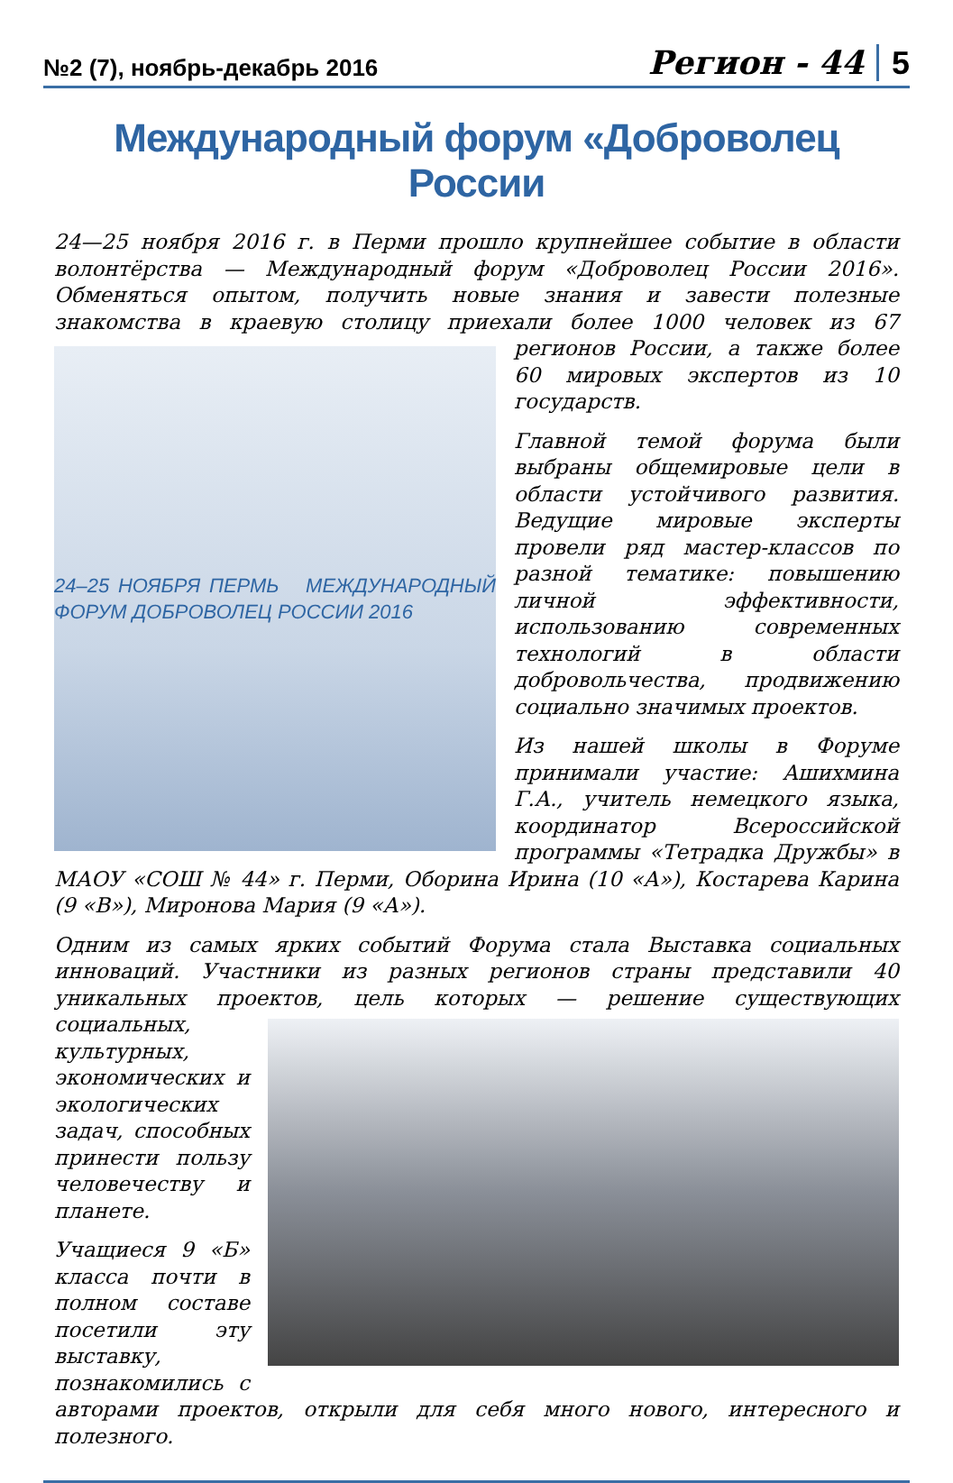№2 (7), ноябрь-декабрь 2016 Регион - 44 5
Международный форум «Доброволец России
24—25 ноября 2016 г. в Перми прошло крупнейшее событие в области волонтёрства — Международный форум «Доброволец России 2016». Обменяться опытом, получить новые знания и завести полезные знакомства в краевую столицу приехали
24–25 НОЯБРЯ ПЕРМЬ МЕЖДУНАРОДНЫЙ ФОРУМ ДОБРОВОЛЕЦ РОССИИ 2016
более 1000 человек из 67 регионов России, а также более 60 мировых экспертов из 10 государств.
Главной темой форума были выбраны общемировые цели в области устойчивого развития. Ведущие мировые эксперты провели ряд мастер-классов по разной тематике: повышению личной эффективности, использованию современных технологий в области добровольчества, продвижению социально значимых проектов.
Из нашей школы в Форуме принимали участие: Ашихмина Г.А., учитель немецкого языка, координатор Всероссийской программы «Тетрадка Дружбы» в МАОУ «СОШ № 44» г. Перми, Оборина Ирина (10 «А»), Костарева Карина (9 «В»), Миронова Мария (9 «А»).
Одним из самых ярких событий Форума стала Выставка социальных инноваций. Участники из разных регионов страны представили 40 уникальных проектов, цель которых — решение существующих социальных, культурных, экономических и экологических задач, способных принести пользу человечеству и планете.
Учащиеся 9 «Б» класса почти в полном составе посетили эту выставку, познакомились с авторами проектов, открыли для себя много нового, интересного и полезного.